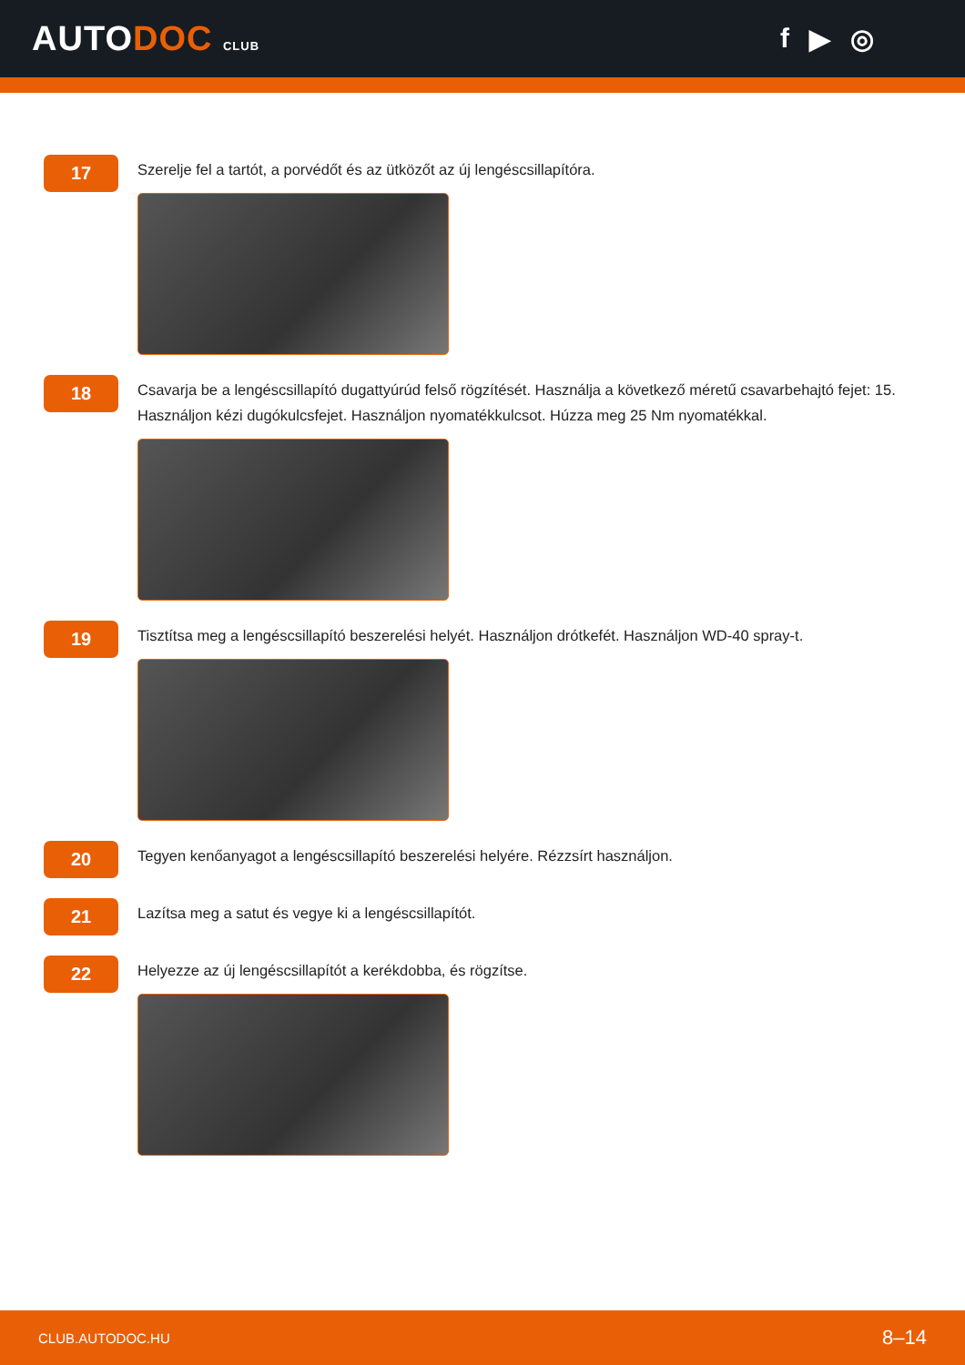AUTODOC CLUB
f ▶ ◎
17
Szerelje fel a tartót, a porvédőt és az ütközőt az új lengéscsillapítóra.
18
Csavarja be a lengéscsillapító dugattyúrúd felső rögzítését. Használja a következő méretű csavarbehajtó fejet: 15. Használjon kézi dugókulcsfejet. Használjon nyomatékkulcsot. Húzza meg 25 Nm nyomatékkal.
19
Tisztítsa meg a lengéscsillapító beszerelési helyét. Használjon drótkefét. Használjon WD-40 spray-t.
20
Tegyen kenőanyagot a lengéscsillapító beszerelési helyére. Rézzsírt használjon.
21
Lazítsa meg a satut és vegye ki a lengéscsillapítót.
22
Helyezze az új lengéscsillapítót a kerékdobba, és rögzítse.
CLUB.AUTODOC.HU 8–14